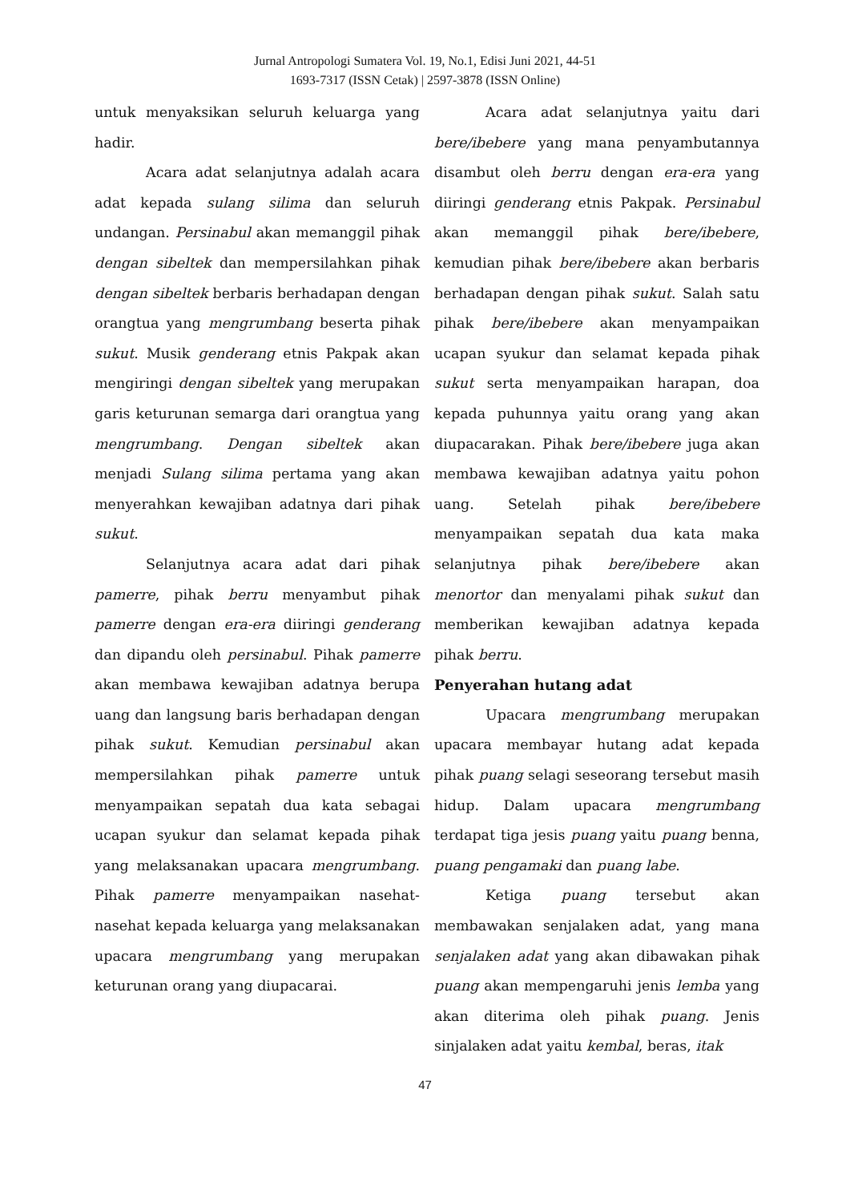Jurnal Antropologi Sumatera Vol. 19, No.1, Edisi Juni 2021, 44-51
1693-7317 (ISSN Cetak) | 2597-3878 (ISSN Online)
untuk menyaksikan seluruh keluarga yang hadir.
Acara adat selanjutnya adalah acara adat kepada sulang silima dan seluruh undangan. Persinabul akan memanggil pihak dengan sibeltek dan mempersilahkan pihak dengan sibeltek berbaris berhadapan dengan orangtua yang mengrumbang beserta pihak sukut. Musik genderang etnis Pakpak akan mengiringi dengan sibeltek yang merupakan garis keturunan semarga dari orangtua yang mengrumbang. Dengan sibeltek akan menjadi Sulang silima pertama yang akan menyerahkan kewajiban adatnya dari pihak sukut.
Selanjutnya acara adat dari pihak pamerre, pihak berru menyambut pihak pamerre dengan era-era diiringi genderang dan dipandu oleh persinabul. Pihak pamerre akan membawa kewajiban adatnya berupa uang dan langsung baris berhadapan dengan pihak sukut. Kemudian persinabul akan mempersilahkan pihak pamerre untuk menyampaikan sepatah dua kata sebagai ucapan syukur dan selamat kepada pihak yang melaksanakan upacara mengrumbang. Pihak pamerre menyampaikan nasehat-nasehat kepada keluarga yang melaksanakan upacara mengrumbang yang merupakan keturunan orang yang diupacarai.
Acara adat selanjutnya yaitu dari bere/ibebere yang mana penyambutannya disambut oleh berru dengan era-era yang diiringi genderang etnis Pakpak. Persinabul akan memanggil pihak bere/ibebere, kemudian pihak bere/ibebere akan berbaris berhadapan dengan pihak sukut. Salah satu pihak bere/ibebere akan menyampaikan ucapan syukur dan selamat kepada pihak sukut serta menyampaikan harapan, doa kepada puhunnya yaitu orang yang akan diupacarakan. Pihak bere/ibebere juga akan membawa kewajiban adatnya yaitu pohon uang. Setelah pihak bere/ibebere menyampaikan sepatah dua kata maka selanjutnya pihak bere/ibebere akan menortor dan menyalami pihak sukut dan memberikan kewajiban adatnya kepada pihak berru.
Penyerahan hutang adat
Upacara mengrumbang merupakan upacara membayar hutang adat kepada pihak puang selagi seseorang tersebut masih hidup. Dalam upacara mengrumbang terdapat tiga jesis puang yaitu puang benna, puang pengamaki dan puang labe.
Ketiga puang tersebut akan membawakan senjalaken adat, yang mana senjalaken adat yang akan dibawakan pihak puang akan mempengaruhi jenis lemba yang akan diterima oleh pihak puang. Jenis sinjalaken adat yaitu kembal, beras, itak
47